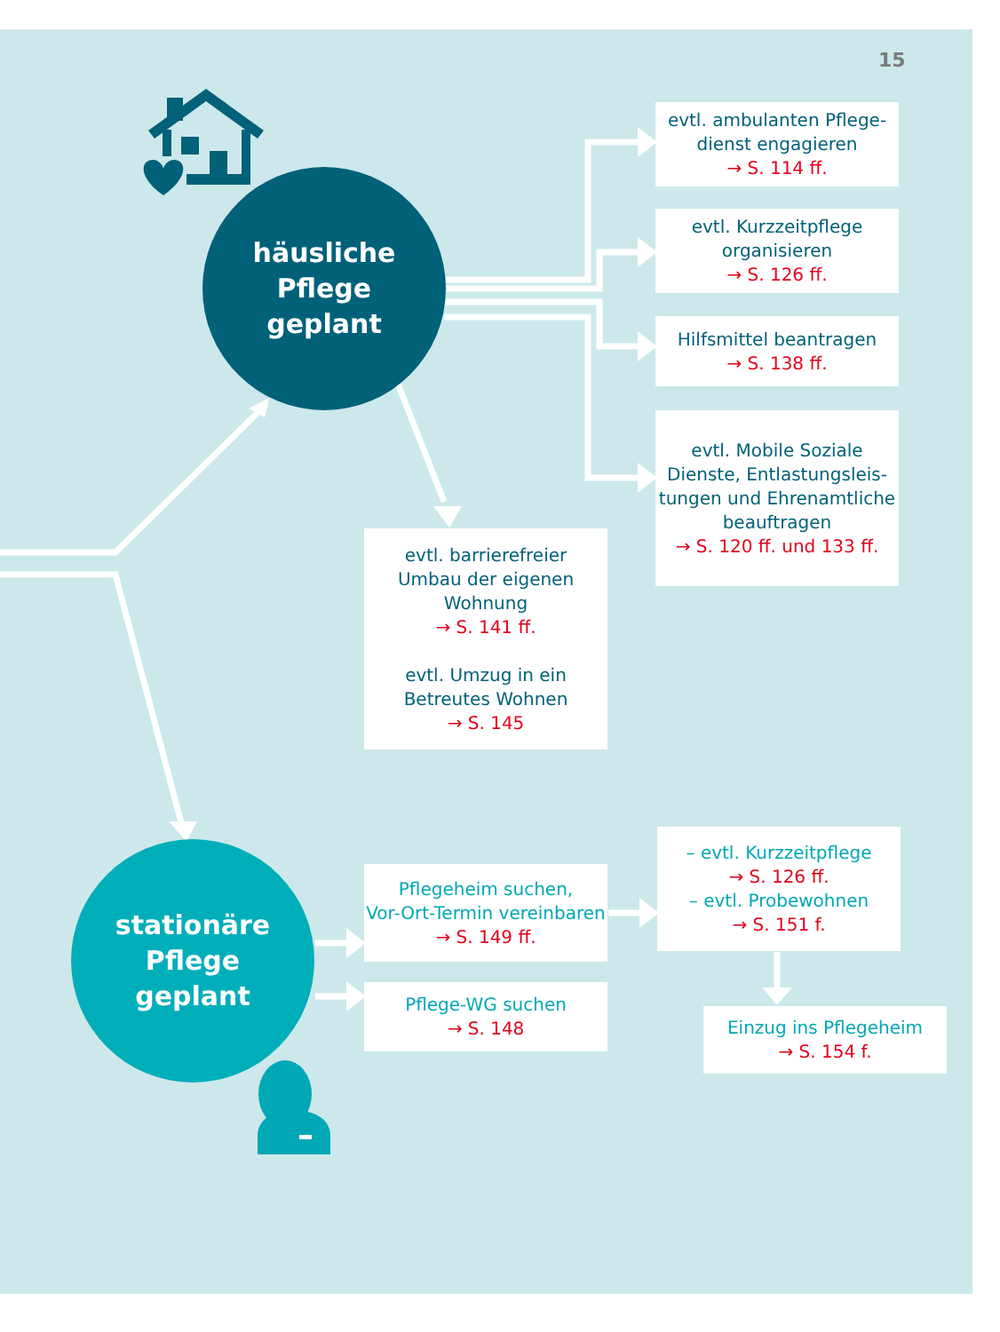15
häusliche Pflege
geplant
evtl. ambulanten Pflege-
dienst engagieren
→ S. 114 ff.
evtl. Kurzzeitpflege
organisieren
→ S. 126 ff.
Hilfsmittel beantragen
→ S. 138 ff.
evtl. Mobile Soziale
Dienste, Entlastungsleis-
tungen und Ehrenamtliche
beauftragen
→ S. 120 ff. und 133 ff.
evtl. barrierefreier
Umbau der eigenen
Wohnung
→ S. 141 ff.
evtl. Umzug in ein
Betreutes Wohnen
→ S. 145
stationäre Pflege
geplant
Pflegeheim suchen,
Vor-Ort-Termin vereinbaren
→ S. 149 ff.
– evtl. Kurzzeitpflege
→ S. 126 ff.
– evtl. Probewohnen
→ S. 151 f.
Pflege-WG suchen
→ S. 148
Einzug ins Pflegeheim
→ S. 154 f.